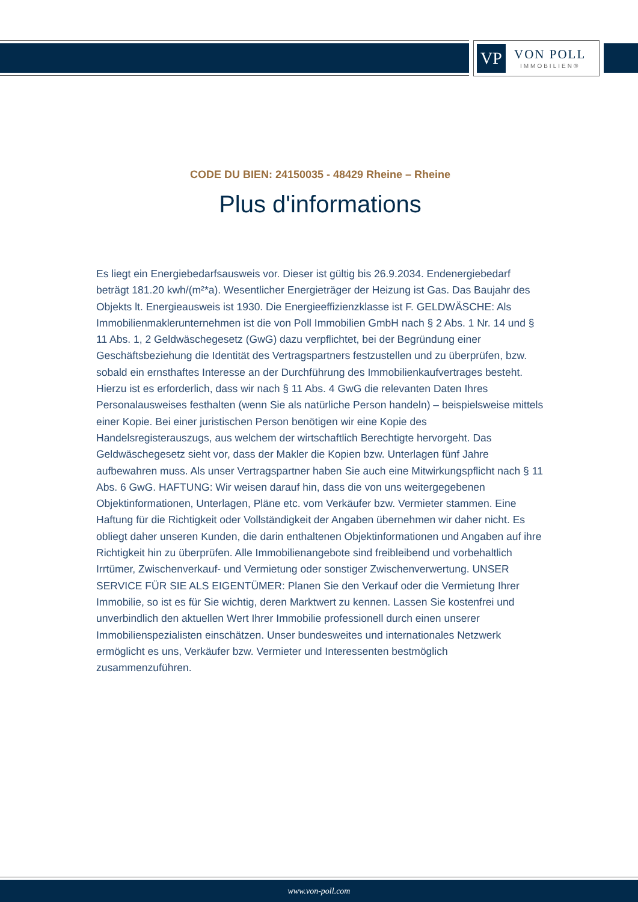VP
VON POLL
IMMOBILIEN®
CODE DU BIEN: 24150035 - 48429 Rheine – Rheine
Plus d'informations
Es liegt ein Energiebedarfsausweis vor. Dieser ist gültig bis 26.9.2034. Endenergiebedarf beträgt 181.20 kwh/(m²*a). Wesentlicher Energieträger der Heizung ist Gas. Das Baujahr des Objekts lt. Energieausweis ist 1930. Die Energieeffizienzklasse ist F. GELDWÄSCHE: Als Immobilienmaklerunternehmen ist die von Poll Immobilien GmbH nach § 2 Abs. 1 Nr. 14 und § 11 Abs. 1, 2 Geldwäschegesetz (GwG) dazu verpflichtet, bei der Begründung einer Geschäftsbeziehung die Identität des Vertragspartners festzustellen und zu überprüfen, bzw. sobald ein ernsthaftes Interesse an der Durchführung des Immobilienkaufvertrages besteht. Hierzu ist es erforderlich, dass wir nach § 11 Abs. 4 GwG die relevanten Daten Ihres Personalausweises festhalten (wenn Sie als natürliche Person handeln) – beispielsweise mittels einer Kopie. Bei einer juristischen Person benötigen wir eine Kopie des Handelsregisterauszugs, aus welchem der wirtschaftlich Berechtigte hervorgeht. Das Geldwäschegesetz sieht vor, dass der Makler die Kopien bzw. Unterlagen fünf Jahre aufbewahren muss. Als unser Vertragspartner haben Sie auch eine Mitwirkungspflicht nach § 11 Abs. 6 GwG. HAFTUNG: Wir weisen darauf hin, dass die von uns weitergegebenen Objektinformationen, Unterlagen, Pläne etc. vom Verkäufer bzw. Vermieter stammen. Eine Haftung für die Richtigkeit oder Vollständigkeit der Angaben übernehmen wir daher nicht. Es obliegt daher unseren Kunden, die darin enthaltenen Objektinformationen und Angaben auf ihre Richtigkeit hin zu überprüfen. Alle Immobilienangebote sind freibleibend und vorbehaltlich Irrtümer, Zwischenverkauf- und Vermietung oder sonstiger Zwischenverwertung. UNSER SERVICE FÜR SIE ALS EIGENTÜMER: Planen Sie den Verkauf oder die Vermietung Ihrer Immobilie, so ist es für Sie wichtig, deren Marktwert zu kennen. Lassen Sie kostenfrei und unverbindlich den aktuellen Wert Ihrer Immobilie professionell durch einen unserer Immobilienspezialisten einschätzen. Unser bundesweites und internationales Netzwerk ermöglicht es uns, Verkäufer bzw. Vermieter und Interessenten bestmöglich zusammenzuführen.
www.von-poll.com